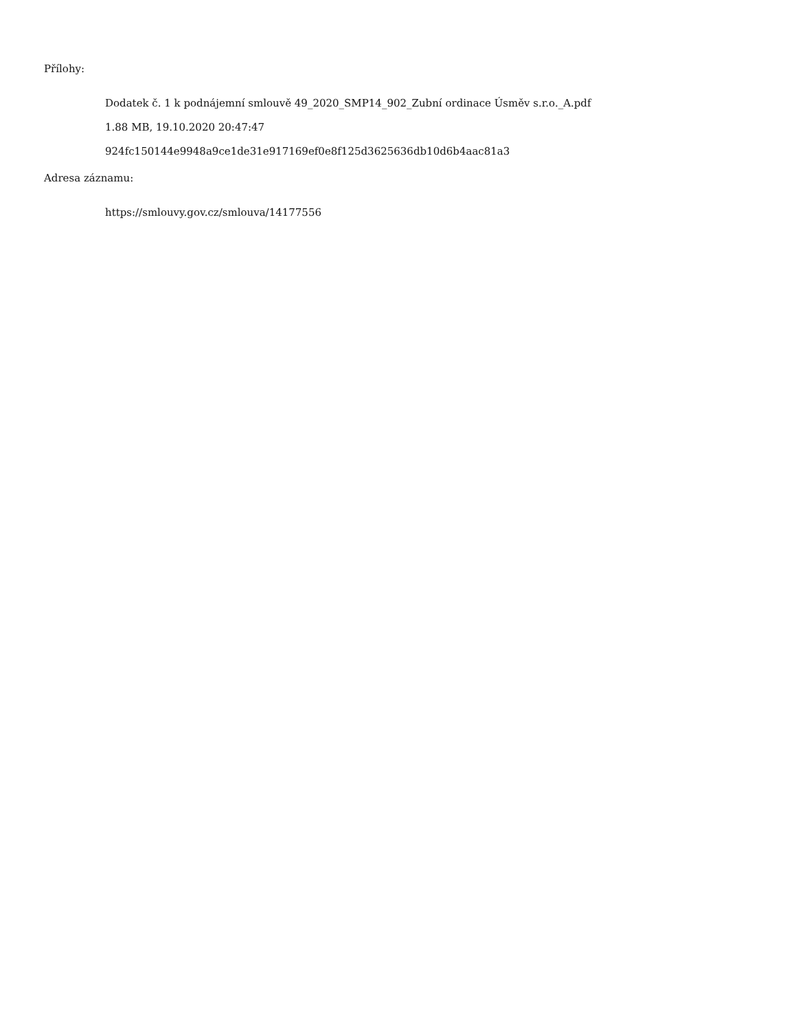Přílohy:
Dodatek č. 1 k podnájemní smlouvě 49_2020_SMP14_902_Zubní ordinace Úsměv s.r.o._A.pdf
1.88 MB, 19.10.2020 20:47:47
924fc150144e9948a9ce1de31e917169ef0e8f125d3625636db10d6b4aac81a3
Adresa záznamu:
https://smlouvy.gov.cz/smlouva/14177556